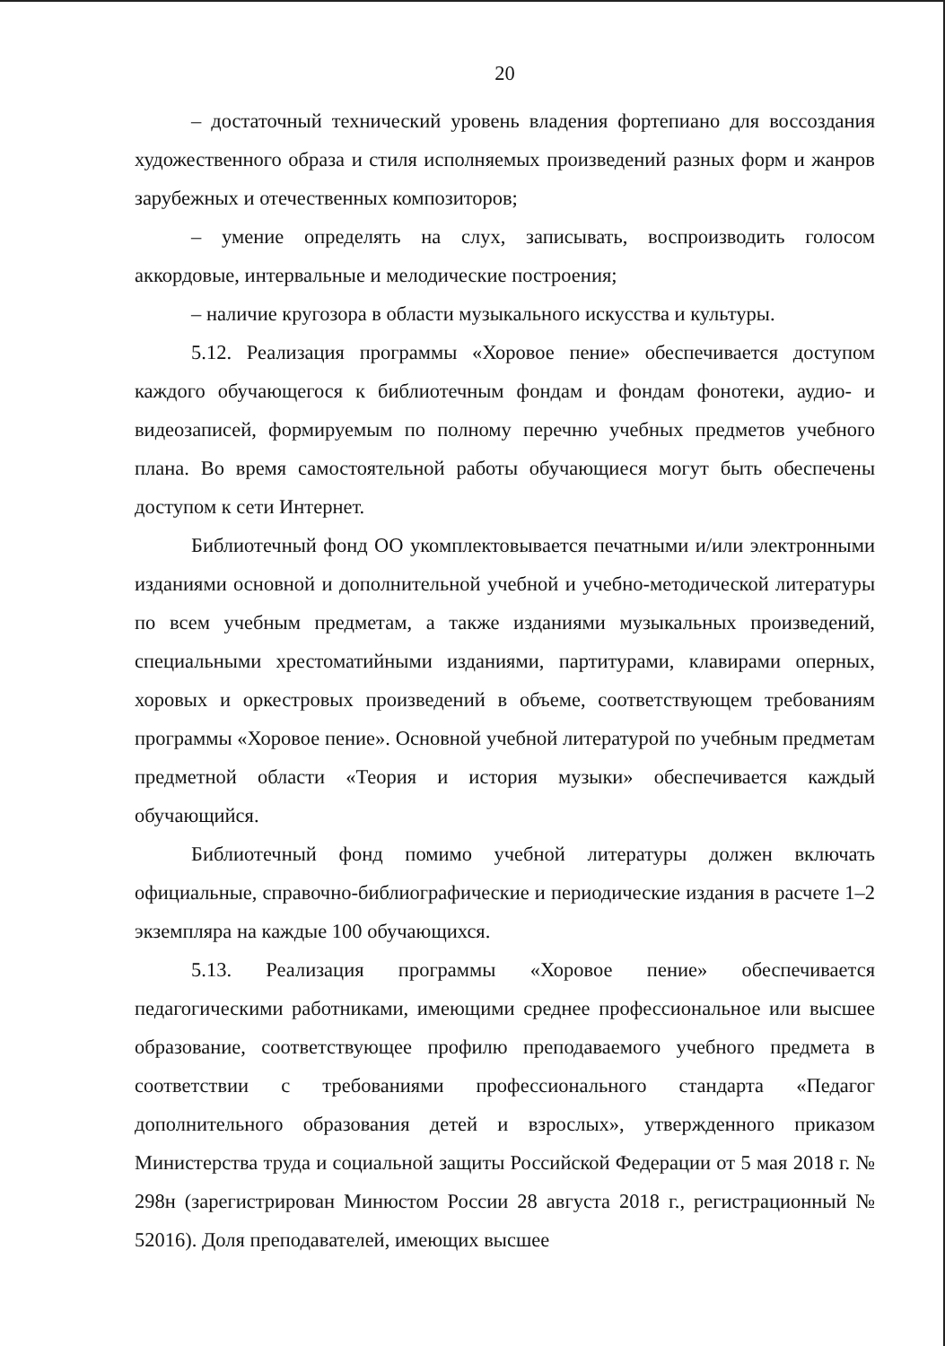20
– достаточный технический уровень владения фортепиано для воссоздания художественного образа и стиля исполняемых произведений разных форм и жанров зарубежных и отечественных композиторов;
– умение определять на слух, записывать, воспроизводить голосом аккордовые, интервальные и мелодические построения;
– наличие кругозора в области музыкального искусства и культуры.
5.12. Реализация программы «Хоровое пение» обеспечивается доступом каждого обучающегося к библиотечным фондам и фондам фонотеки, аудио- и видеозаписей, формируемым по полному перечню учебных предметов учебного плана. Во время самостоятельной работы обучающиеся могут быть обеспечены доступом к сети Интернет.
Библиотечный фонд ОО укомплектовывается печатными и/или электронными изданиями основной и дополнительной учебной и учебно-методической литературы по всем учебным предметам, а также изданиями музыкальных произведений, специальными хрестоматийными изданиями, партитурами, клавирами оперных, хоровых и оркестровых произведений в объеме, соответствующем требованиям программы «Хоровое пение». Основной учебной литературой по учебным предметам предметной области «Теория и история музыки» обеспечивается каждый обучающийся.
Библиотечный фонд помимо учебной литературы должен включать официальные, справочно-библиографические и периодические издания в расчете 1–2 экземпляра на каждые 100 обучающихся.
5.13. Реализация программы «Хоровое пение» обеспечивается педагогическими работниками, имеющими среднее профессиональное или высшее образование, соответствующее профилю преподаваемого учебного предмета в соответствии с требованиями профессионального стандарта «Педагог дополнительного образования детей и взрослых», утвержденного приказом Министерства труда и социальной защиты Российской Федерации от 5 мая 2018 г. № 298н (зарегистрирован Минюстом России 28 августа 2018 г., регистрационный № 52016). Доля преподавателей, имеющих высшее